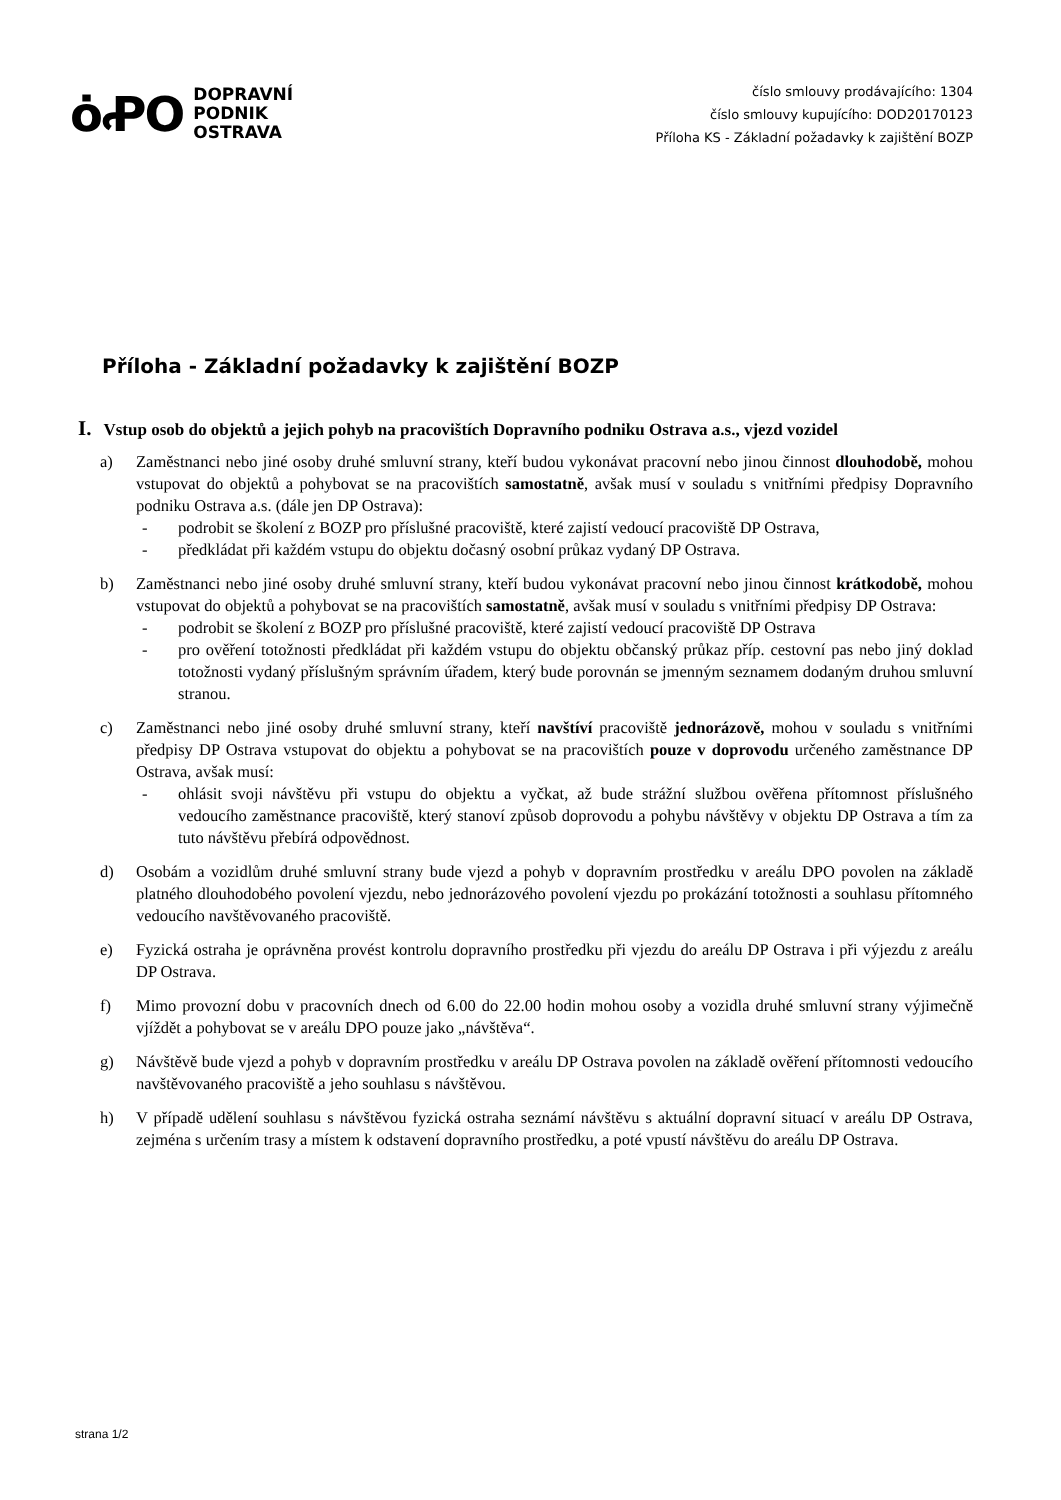ȯꝒO
DOPRAVNÍ
PODNIK
OSTRAVA
číslo smlouvy prodávajícího: 1304
číslo smlouvy kupujícího: DOD20170123
Příloha KS - Základní požadavky k zajištění BOZP
Příloha - Základní požadavky k zajištění BOZP
I. Vstup osob do objektů a jejich pohyb na pracovištích Dopravního podniku Ostrava a.s., vjezd vozidel
a) Zaměstnanci nebo jiné osoby druhé smluvní strany, kteří budou vykonávat pracovní nebo jinou činnost dlouhodobě, mohou vstupovat do objektů a pohybovat se na pracovištích samostatně, avšak musí v souladu s vnitřními předpisy Dopravního podniku Ostrava a.s. (dále jen DP Ostrava):
- podrobit se školení z BOZP pro příslušné pracoviště, které zajistí vedoucí pracoviště DP Ostrava,
- předkládat při každém vstupu do objektu dočasný osobní průkaz vydaný DP Ostrava.
b) Zaměstnanci nebo jiné osoby druhé smluvní strany, kteří budou vykonávat pracovní nebo jinou činnost krátkodobě, mohou vstupovat do objektů a pohybovat se na pracovištích samostatně, avšak musí v souladu s vnitřními předpisy DP Ostrava:
- podrobit se školení z BOZP pro příslušné pracoviště, které zajistí vedoucí pracoviště DP Ostrava
- pro ověření totožnosti předkládat při každém vstupu do objektu občanský průkaz příp. cestovní pas nebo jiný doklad totožnosti vydaný příslušným správním úřadem, který bude porovnán se jmenným seznamem dodaným druhou smluvní stranou.
c) Zaměstnanci nebo jiné osoby druhé smluvní strany, kteří navštíví pracoviště jednorázově, mohou v souladu s vnitřními předpisy DP Ostrava vstupovat do objektu a pohybovat se na pracovištích pouze v doprovodu určeného zaměstnance DP Ostrava, avšak musí:
- ohlásit svoji návštěvu při vstupu do objektu a vyčkat, až bude strážní službou ověřena přítomnost příslušného vedoucího zaměstnance pracoviště, který stanoví způsob doprovodu a pohybu návštěvy v objektu DP Ostrava a tím za tuto návštěvu přebírá odpovědnost.
d) Osobám a vozidlům druhé smluvní strany bude vjezd a pohyb v dopravním prostředku v areálu DPO povolen na základě platného dlouhodobého povolení vjezdu, nebo jednorázového povolení vjezdu po prokázání totožnosti a souhlasu přítomného vedoucího navštěvovaného pracoviště.
e) Fyzická ostraha je oprávněna provést kontrolu dopravního prostředku při vjezdu do areálu DP Ostrava i při výjezdu z areálu DP Ostrava.
f) Mimo provozní dobu v pracovních dnech od 6.00 do 22.00 hodin mohou osoby a vozidla druhé smluvní strany výjimečně vjíždět a pohybovat se v areálu DPO pouze jako „návštěva“.
g) Návštěvě bude vjezd a pohyb v dopravním prostředku v areálu DP Ostrava povolen na základě ověření přítomnosti vedoucího navštěvovaného pracoviště a jeho souhlasu s návštěvou.
h) V případě udělení souhlasu s návštěvou fyzická ostraha seznámí návštěvu s aktuální dopravní situací v areálu DP Ostrava, zejména s určením trasy a místem k odstavení dopravního prostředku, a poté vpustí návštěvu do areálu DP Ostrava.
strana 1/2